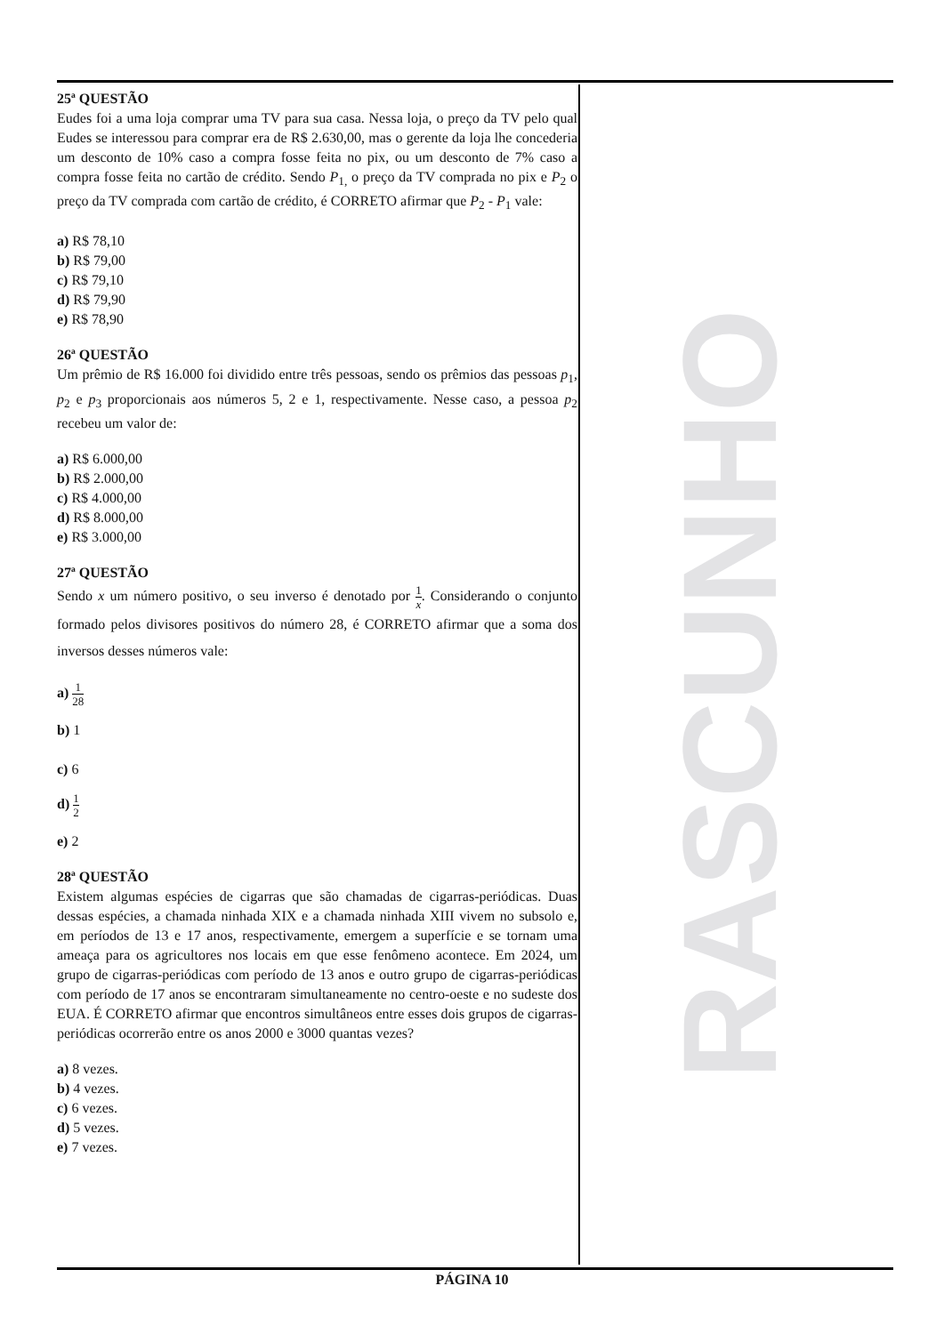RASCUNHO
25ª QUESTÃO
Eudes foi a uma loja comprar uma TV para sua casa. Nessa loja, o preço da TV pelo qual Eudes se interessou para comprar era de R$ 2.630,00, mas o gerente da loja lhe concederia um desconto de 10% caso a compra fosse feita no pix, ou um desconto de 7% caso a compra fosse feita no cartão de crédito. Sendo P<sub>1,</sub> o preço da TV comprada no pix e P<sub>2</sub> o preço da TV comprada com cartão de crédito, é CORRETO afirmar que P<sub>2</sub> - P<sub>1</sub> vale:
a) R$ 78,10
b) R$ 79,00
c) R$ 79,10
d) R$ 79,90
e) R$ 78,90
26ª QUESTÃO
Um prêmio de R$ 16.000 foi dividido entre três pessoas, sendo os prêmios das pessoas p<sub>1</sub>, p<sub>2</sub> e p<sub>3</sub> proporcionais aos números 5, 2 e 1, respectivamente. Nesse caso, a pessoa p<sub>2</sub> recebeu um valor de:
a) R$ 6.000,00
b) R$ 2.000,00
c) R$ 4.000,00
d) R$ 8.000,00
e) R$ 3.000,00
27ª QUESTÃO
Sendo x um número positivo, o seu inverso é denotado por 1 x. Considerando o conjunto formado pelos divisores positivos do número 28, é CORRETO afirmar que a soma dos inversos desses números vale:
a) 1 28
b) 1
c) 6
d) 1 2
e) 2
28ª QUESTÃO
Existem algumas espécies de cigarras que são chamadas de cigarras-periódicas. Duas dessas espécies, a chamada ninhada XIX e a chamada ninhada XIII vivem no subsolo e, em períodos de 13 e 17 anos, respectivamente, emergem a superfície e se tornam uma ameaça para os agricultores nos locais em que esse fenômeno acontece. Em 2024, um grupo de cigarras-periódicas com período de 13 anos e outro grupo de cigarras-periódicas com período de 17 anos se encontraram simultaneamente no centro-oeste e no sudeste dos EUA. É CORRETO afirmar que encontros simultâneos entre esses dois grupos de cigarras-periódicas ocorrerão entre os anos 2000 e 3000 quantas vezes?
a) 8 vezes.
b) 4 vezes.
c) 6 vezes.
d) 5 vezes.
e) 7 vezes.
PÁGINA 10